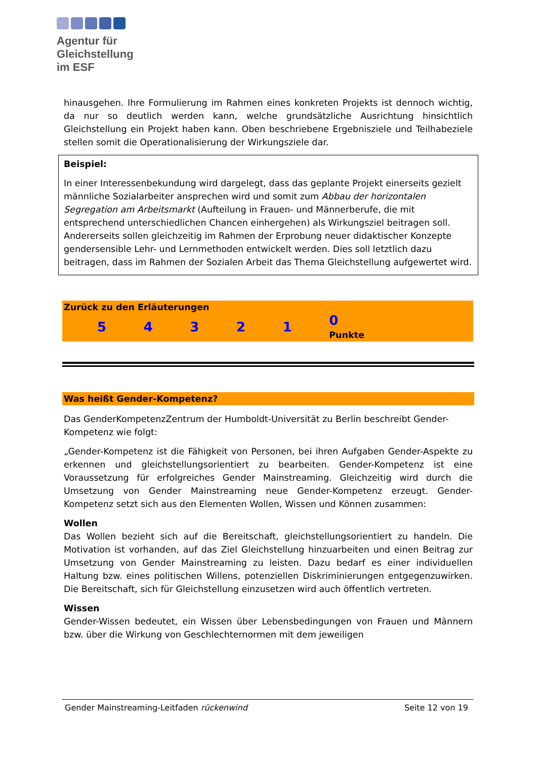Agentur für
Gleichstellung
im ESF
hinausgehen. Ihre Formulierung im Rahmen eines konkreten Projekts ist den­noch wichtig, da nur so deutlich werden kann, welche grundsätzliche Ausrichtung hinsichtlich Gleichstellung ein Projekt haben kann. Oben beschriebene Ergebnis­ziele und Teilhabeziele stellen somit die Operationalisierung der Wirkungsziele dar.
Beispiel:
In einer Interessenbekundung wird dargelegt, dass das geplante Projekt einer­seits gezielt männliche Sozialarbeiter ansprechen wird und somit zum Abbau der horizontalen Segregation am Arbeitsmarkt (Aufteilung in Frauen- und Männer­berufe, die mit entsprechend unterschiedlichen Chancen einhergehen) als Wir­kungsziel beitragen soll. Andererseits sollen gleichzeitig im Rahmen der Erpro­bung neuer didaktischer Konzepte gendersensible Lehr- und Lernmethoden ent­wickelt werden. Dies soll letztlich dazu beitragen, dass im Rahmen der Sozialen Arbeit das Thema Gleichstellung aufgewertet wird.
| Zurück zu den Erläuterungen | | | | | | |
| | 5 | 4 | 3 | 2 | 1 | 0 Punkte |
Was heißt Gender-Kompetenz?
Das GenderKompetenzZentrum der Humboldt-Universität zu Berlin beschreibt Gender-Kompetenz wie folgt:
„Gender-Kompetenz ist die Fähigkeit von Personen, bei ihren Aufgaben Gender-Aspekte zu erkennen und gleichstellungsorientiert zu bearbeiten. Gender-Kom­petenz ist eine Voraussetzung für erfolgreiches Gender Mainstreaming. Gleich­zeitig wird durch die Umsetzung von Gender Mainstreaming neue Gender-Kom­petenz erzeugt. Gender-Kompetenz setzt sich aus den Elementen Wollen, Wissen und Können zusammen:
Wollen
Das Wollen bezieht sich auf die Bereitschaft, gleichstellungsorientiert zu handeln. Die Motivation ist vorhanden, auf das Ziel Gleichstellung hinzuarbeiten und einen Beitrag zur Umsetzung von Gender Mainstreaming zu leisten. Dazu bedarf es einer individuellen Haltung bzw. eines politischen Willens, potenziellen Diskrimi­nierungen entgegenzuwirken. Die Bereitschaft, sich für Gleichstellung einzuset­zen wird auch öffentlich vertreten.
Wissen
Gender-Wissen bedeutet, ein Wissen über Lebensbedingungen von Frauen und Männern bzw. über die Wirkung von Geschlechternormen mit dem jeweiligen
Gender Mainstreaming-Leitfaden rückenwind Seite 12 von 19